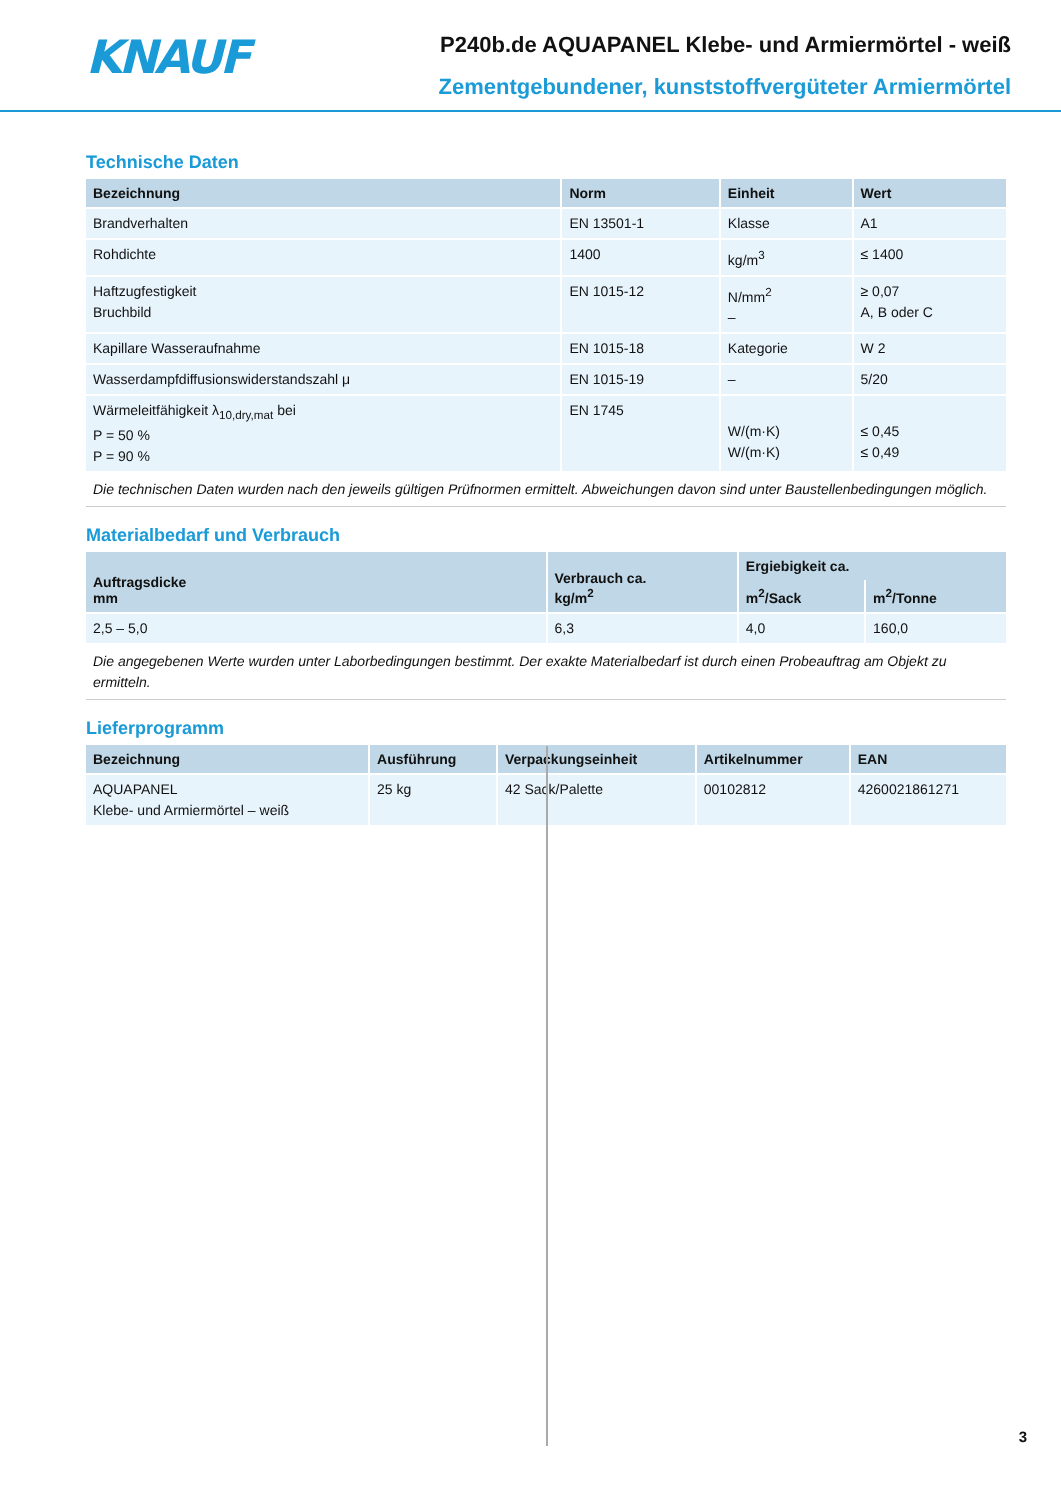KNAUF
P240b.de AQUAPANEL Klebe- und Armiermörtel - weiß
Zementgebundener, kunststoffvergüteter Armiermörtel
Technische Daten
| Bezeichnung | Norm | Einheit | Wert |
| --- | --- | --- | --- |
| Brandverhalten | EN 13501-1 | Klasse | A1 |
| Rohdichte | 1400 | kg/m<sup>3</sup> | ≤ 1400 |
| Haftzugfestigkeit Bruchbild | EN 1015-12 | N/mm<sup>2</sup> – | ≥ 0,07 A, B oder C |
| Kapillare Wasseraufnahme | EN 1015-18 | Kategorie | W 2 |
| Wasserdampfdiffusionswiderstandszahl μ | EN 1015-19 | – | 5/20 |
| Wärmeleitfähigkeit λ<sub>10,dry,mat</sub> bei P = 50 % P = 90 % | EN 1745 | W/(m·K) W/(m·K) | ≤ 0,45 ≤ 0,49 |
| Die technischen Daten wurden nach den jeweils gültigen Prüfnormen ermittelt. Abweichungen davon sind unter Baustellenbedingungen möglich. | | | |
Materialbedarf und Verbrauch
| Auftragsdicke mm | Verbrauch ca. kg/m<sup>2</sup> | Ergiebigkeit ca. | |
| --- | --- | --- | --- |
| | | m<sup>2</sup>/Sack | m<sup>2</sup>/Tonne |
| 2,5 – 5,0 | 6,3 | 4,0 | 160,0 |
| Die angegebenen Werte wurden unter Laborbedingungen bestimmt. Der exakte Materialbedarf ist durch einen Probeauftrag am Objekt zu ermitteln. | | | |
Lieferprogramm
| Bezeichnung | Ausführung | Verpackungseinheit | Artikelnummer | EAN |
| --- | --- | --- | --- | --- |
| AQUAPANEL Klebe- und Armiermörtel – weiß | 25 kg | 42 Sack/Palette | 00102812 | 4260021861271 |
3